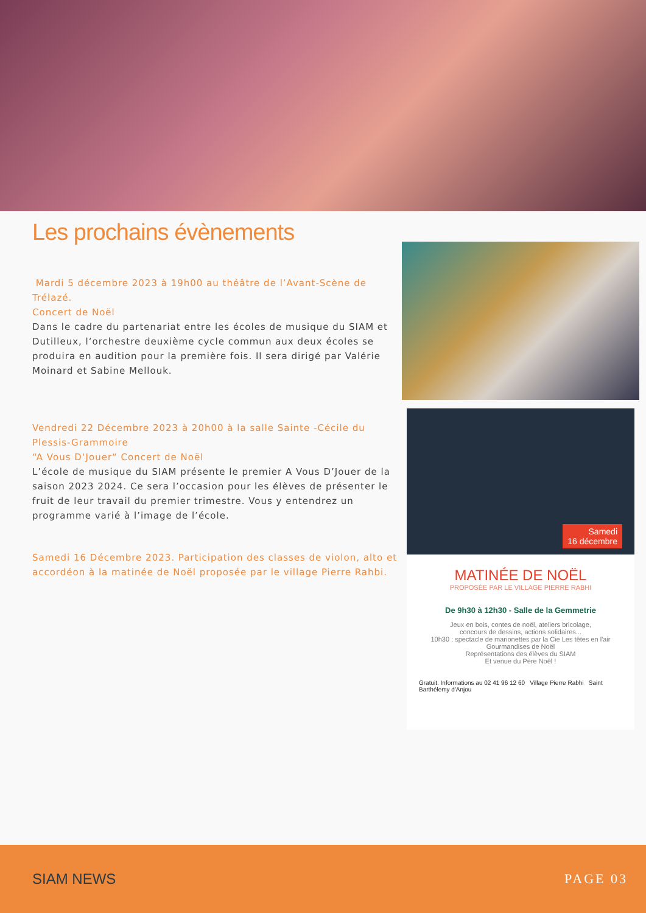Les prochains évènements
Mardi 5 décembre 2023 à 19h00 au théâtre de l’Avant-Scène de Trélazé.
Concert de Noël
Dans le cadre du partenariat entre les écoles de musique du SIAM et Dutilleux, l‘orchestre deuxième cycle commun aux deux écoles se produira en audition pour la première fois. Il sera dirigé par Valérie Moinard et Sabine Mellouk.
Vendredi 22 Décembre 2023 à 20h00 à la salle Sainte -Cécile du Plessis-Grammoire
“A Vous D‘Jouer“ Concert de Noël
L’école de musique du SIAM présente le premier A Vous D’Jouer de la saison 2023 2024. Ce sera l’occasion pour les élèves de présenter le fruit de leur travail du premier trimestre. Vous y entendrez un programme varié à l’image de l’école.
Samedi 16 Décembre 2023. Participation des classes de violon, alto et accordéon à la matinée de Noël proposée par le village Pierre Rahbi.
Samedi
16 décembre
MATINÉE DE NOËL
PROPOSÉE PAR LE VILLAGE PIERRE RABHI
De 9h30 à 12h30 - Salle de la Gemmetrie
Jeux en bois, contes de noël, ateliers bricolage,
concours de dessins, actions solidaires...
10h30 : spectacle de marionettes par la Cie Les têtes en l'air
Gourmandises de Noël
Représentations des élèves du SIAM
Et venue du Père Noël !
Gratuit. Informations au 02 41 96 12 60 Village Pierre Rabhi Saint Barthélemy d'Anjou
SIAM NEWS PAGE 03